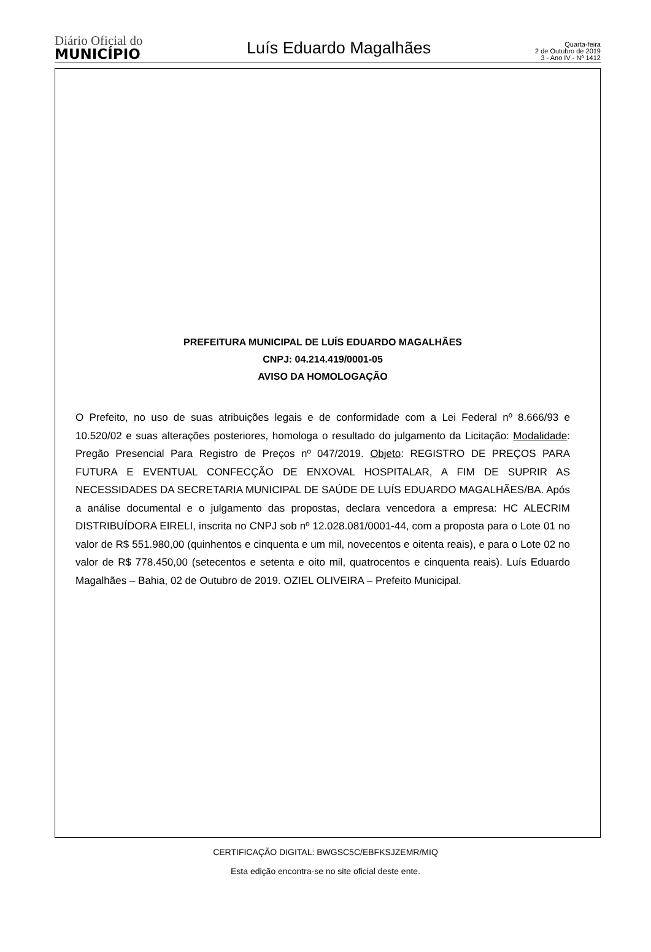Diário Oficial do
MUNICÍPIO
Luís Eduardo Magalhães
Quarta-feira
2 de Outubro de 2019
3 - Ano IV - Nº 1412
PREFEITURA MUNICIPAL DE LUÍS EDUARDO MAGALHÃES
CNPJ: 04.214.419/0001-05
AVISO DA HOMOLOGAÇÃO
O Prefeito, no uso de suas atribuições legais e de conformidade com a Lei Federal nº 8.666/93 e 10.520/02 e suas alterações posteriores, homologa o resultado do julgamento da Licitação: Modalidade: Pregão Presencial Para Registro de Preços nº 047/2019. Objeto: REGISTRO DE PREÇOS PARA FUTURA E EVENTUAL CONFECÇÃO DE ENXOVAL HOSPITALAR, A FIM DE SUPRIR AS NECESSIDADES DA SECRETARIA MUNICIPAL DE SAÚDE DE LUÍS EDUARDO MAGALHÃES/BA. Após a análise documental e o julgamento das propostas, declara vencedora a empresa: HC ALECRIM DISTRIBUÍDORA EIRELI, inscrita no CNPJ sob nº 12.028.081/0001-44, com a proposta para o Lote 01 no valor de R$ 551.980,00 (quinhentos e cinquenta e um mil, novecentos e oitenta reais), e para o Lote 02 no valor de R$ 778.450,00 (setecentos e setenta e oito mil, quatrocentos e cinquenta reais). Luís Eduardo Magalhães – Bahia, 02 de Outubro de 2019. OZIEL OLIVEIRA – Prefeito Municipal.
CERTIFICAÇÃO DIGITAL: BWGSC5C/EBFKSJZEMR/MIQ
Esta edição encontra-se no site oficial deste ente.